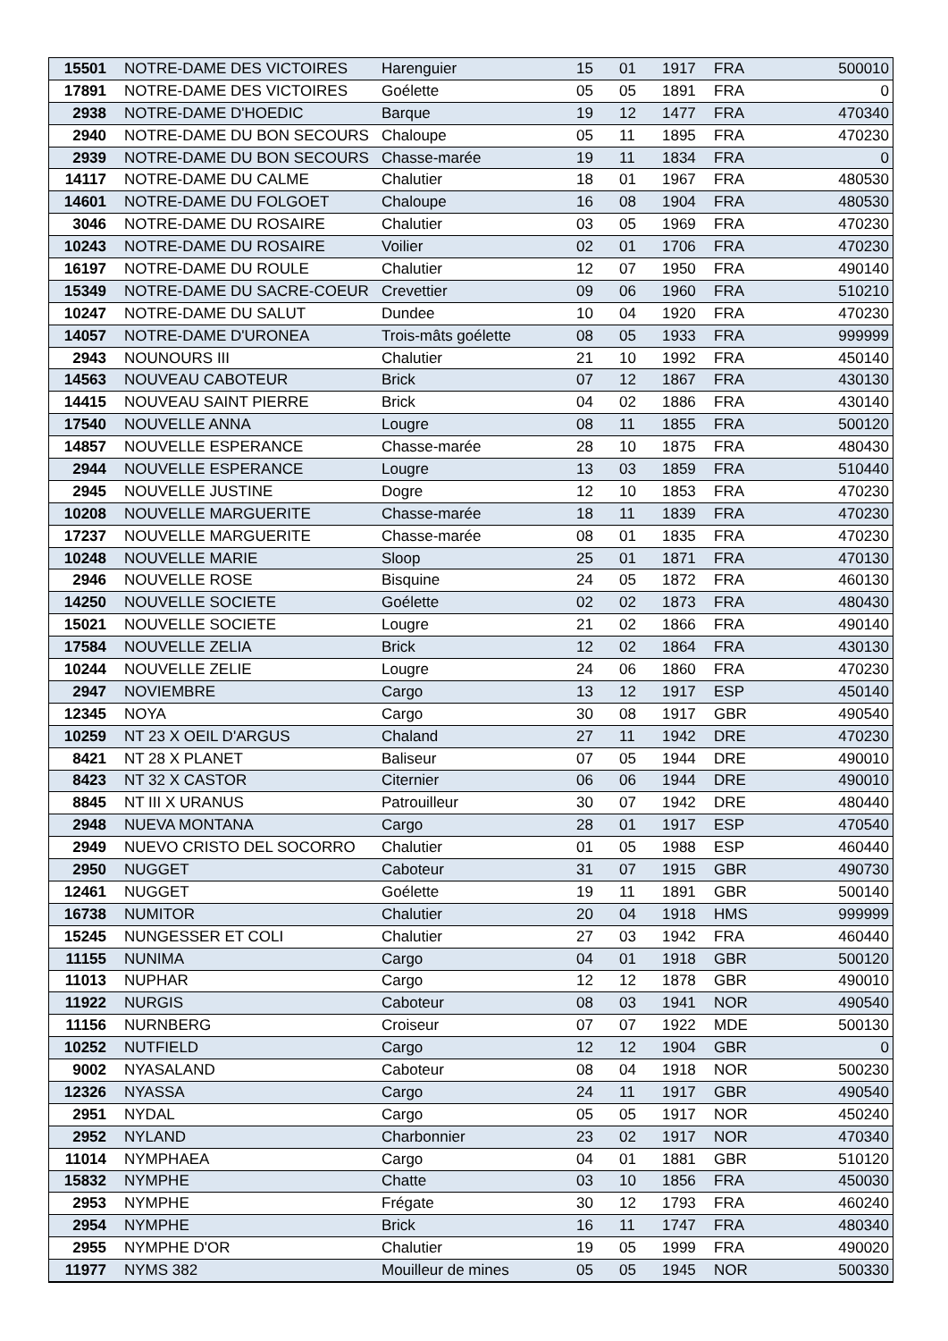| 15501 | NOTRE-DAME DES VICTOIRES | Harenguier | 15 | 01 | 1917 | FRA | 500010 |
| 17891 | NOTRE-DAME DES VICTOIRES | Goélette | 05 | 05 | 1891 | FRA | 0 |
| 2938 | NOTRE-DAME D'HOEDIC | Barque | 19 | 12 | 1477 | FRA | 470340 |
| 2940 | NOTRE-DAME DU BON SECOURS | Chaloupe | 05 | 11 | 1895 | FRA | 470230 |
| 2939 | NOTRE-DAME DU BON SECOURS | Chasse-marée | 19 | 11 | 1834 | FRA | 0 |
| 14117 | NOTRE-DAME DU CALME | Chalutier | 18 | 01 | 1967 | FRA | 480530 |
| 14601 | NOTRE-DAME DU FOLGOET | Chaloupe | 16 | 08 | 1904 | FRA | 480530 |
| 3046 | NOTRE-DAME DU ROSAIRE | Chalutier | 03 | 05 | 1969 | FRA | 470230 |
| 10243 | NOTRE-DAME DU ROSAIRE | Voilier | 02 | 01 | 1706 | FRA | 470230 |
| 16197 | NOTRE-DAME DU ROULE | Chalutier | 12 | 07 | 1950 | FRA | 490140 |
| 15349 | NOTRE-DAME DU SACRE-COEUR | Crevettier | 09 | 06 | 1960 | FRA | 510210 |
| 10247 | NOTRE-DAME DU SALUT | Dundee | 10 | 04 | 1920 | FRA | 470230 |
| 14057 | NOTRE-DAME D'URONEA | Trois-mâts goélette | 08 | 05 | 1933 | FRA | 999999 |
| 2943 | NOUNOURS III | Chalutier | 21 | 10 | 1992 | FRA | 450140 |
| 14563 | NOUVEAU CABOTEUR | Brick | 07 | 12 | 1867 | FRA | 430130 |
| 14415 | NOUVEAU SAINT PIERRE | Brick | 04 | 02 | 1886 | FRA | 430140 |
| 17540 | NOUVELLE ANNA | Lougre | 08 | 11 | 1855 | FRA | 500120 |
| 14857 | NOUVELLE ESPERANCE | Chasse-marée | 28 | 10 | 1875 | FRA | 480430 |
| 2944 | NOUVELLE ESPERANCE | Lougre | 13 | 03 | 1859 | FRA | 510440 |
| 2945 | NOUVELLE JUSTINE | Dogre | 12 | 10 | 1853 | FRA | 470230 |
| 10208 | NOUVELLE MARGUERITE | Chasse-marée | 18 | 11 | 1839 | FRA | 470230 |
| 17237 | NOUVELLE MARGUERITE | Chasse-marée | 08 | 01 | 1835 | FRA | 470230 |
| 10248 | NOUVELLE MARIE | Sloop | 25 | 01 | 1871 | FRA | 470130 |
| 2946 | NOUVELLE ROSE | Bisquine | 24 | 05 | 1872 | FRA | 460130 |
| 14250 | NOUVELLE SOCIETE | Goélette | 02 | 02 | 1873 | FRA | 480430 |
| 15021 | NOUVELLE SOCIETE | Lougre | 21 | 02 | 1866 | FRA | 490140 |
| 17584 | NOUVELLE ZELIA | Brick | 12 | 02 | 1864 | FRA | 430130 |
| 10244 | NOUVELLE ZELIE | Lougre | 24 | 06 | 1860 | FRA | 470230 |
| 2947 | NOVIEMBRE | Cargo | 13 | 12 | 1917 | ESP | 450140 |
| 12345 | NOYA | Cargo | 30 | 08 | 1917 | GBR | 490540 |
| 10259 | NT 23 X OEIL D'ARGUS | Chaland | 27 | 11 | 1942 | DRE | 470230 |
| 8421 | NT 28 X PLANET | Baliseur | 07 | 05 | 1944 | DRE | 490010 |
| 8423 | NT 32 X CASTOR | Citernier | 06 | 06 | 1944 | DRE | 490010 |
| 8845 | NT III X URANUS | Patrouilleur | 30 | 07 | 1942 | DRE | 480440 |
| 2948 | NUEVA MONTANA | Cargo | 28 | 01 | 1917 | ESP | 470540 |
| 2949 | NUEVO CRISTO DEL SOCORRO | Chalutier | 01 | 05 | 1988 | ESP | 460440 |
| 2950 | NUGGET | Caboteur | 31 | 07 | 1915 | GBR | 490730 |
| 12461 | NUGGET | Goélette | 19 | 11 | 1891 | GBR | 500140 |
| 16738 | NUMITOR | Chalutier | 20 | 04 | 1918 | HMS | 999999 |
| 15245 | NUNGESSER ET COLI | Chalutier | 27 | 03 | 1942 | FRA | 460440 |
| 11155 | NUNIMA | Cargo | 04 | 01 | 1918 | GBR | 500120 |
| 11013 | NUPHAR | Cargo | 12 | 12 | 1878 | GBR | 490010 |
| 11922 | NURGIS | Caboteur | 08 | 03 | 1941 | NOR | 490540 |
| 11156 | NURNBERG | Croiseur | 07 | 07 | 1922 | MDE | 500130 |
| 10252 | NUTFIELD | Cargo | 12 | 12 | 1904 | GBR | 0 |
| 9002 | NYASALAND | Caboteur | 08 | 04 | 1918 | NOR | 500230 |
| 12326 | NYASSA | Cargo | 24 | 11 | 1917 | GBR | 490540 |
| 2951 | NYDAL | Cargo | 05 | 05 | 1917 | NOR | 450240 |
| 2952 | NYLAND | Charbonnier | 23 | 02 | 1917 | NOR | 470340 |
| 11014 | NYMPHAEA | Cargo | 04 | 01 | 1881 | GBR | 510120 |
| 15832 | NYMPHE | Chatte | 03 | 10 | 1856 | FRA | 450030 |
| 2953 | NYMPHE | Frégate | 30 | 12 | 1793 | FRA | 460240 |
| 2954 | NYMPHE | Brick | 16 | 11 | 1747 | FRA | 480340 |
| 2955 | NYMPHE D'OR | Chalutier | 19 | 05 | 1999 | FRA | 490020 |
| 11977 | NYMS 382 | Mouilleur de mines | 05 | 05 | 1945 | NOR | 500330 |